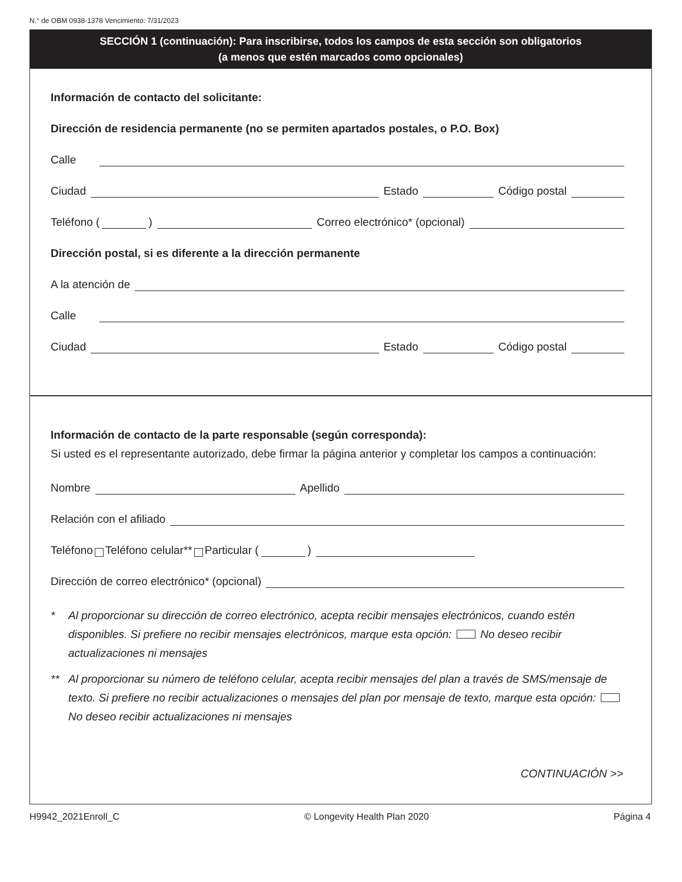N.° de OBM 0938-1378 Vencimiento: 7/31/2023
SECCIÓN 1 (continuación): Para inscribirse, todos los campos de esta sección son obligatorios
(a menos que estén marcados como opcionales)
Información de contacto del solicitante:
Dirección de residencia permanente (no se permiten apartados postales, o P.O. Box)
Calle
Ciudad Estado Código postal
Teléfono ( ) Correo electrónico* (opcional)
Dirección postal, si es diferente a la dirección permanente
A la atención de
Calle
Ciudad Estado Código postal
Información de contacto de la parte responsable (según corresponda):
Si usted es el representante autorizado, debe firmar la página anterior y completar los campos a continuación:
Nombre Apellido
Relación con el afiliado
Teléfono Teléfono celular** Particular ( )
Dirección de correo electrónico* (opcional)
* Al proporcionar su dirección de correo electrónico, acepta recibir mensajes electrónicos, cuando estén disponibles. Si prefiere no recibir mensajes electrónicos, marque esta opción: No deseo recibir actualizaciones ni mensajes
** Al proporcionar su número de teléfono celular, acepta recibir mensajes del plan a través de SMS/mensaje de texto. Si prefiere no recibir actualizaciones o mensajes del plan por mensaje de texto, marque esta opción: No deseo recibir actualizaciones ni mensajes
CONTINUACIÓN >>
H9942_2021Enroll_C © Longevity Health Plan 2020 Página 4